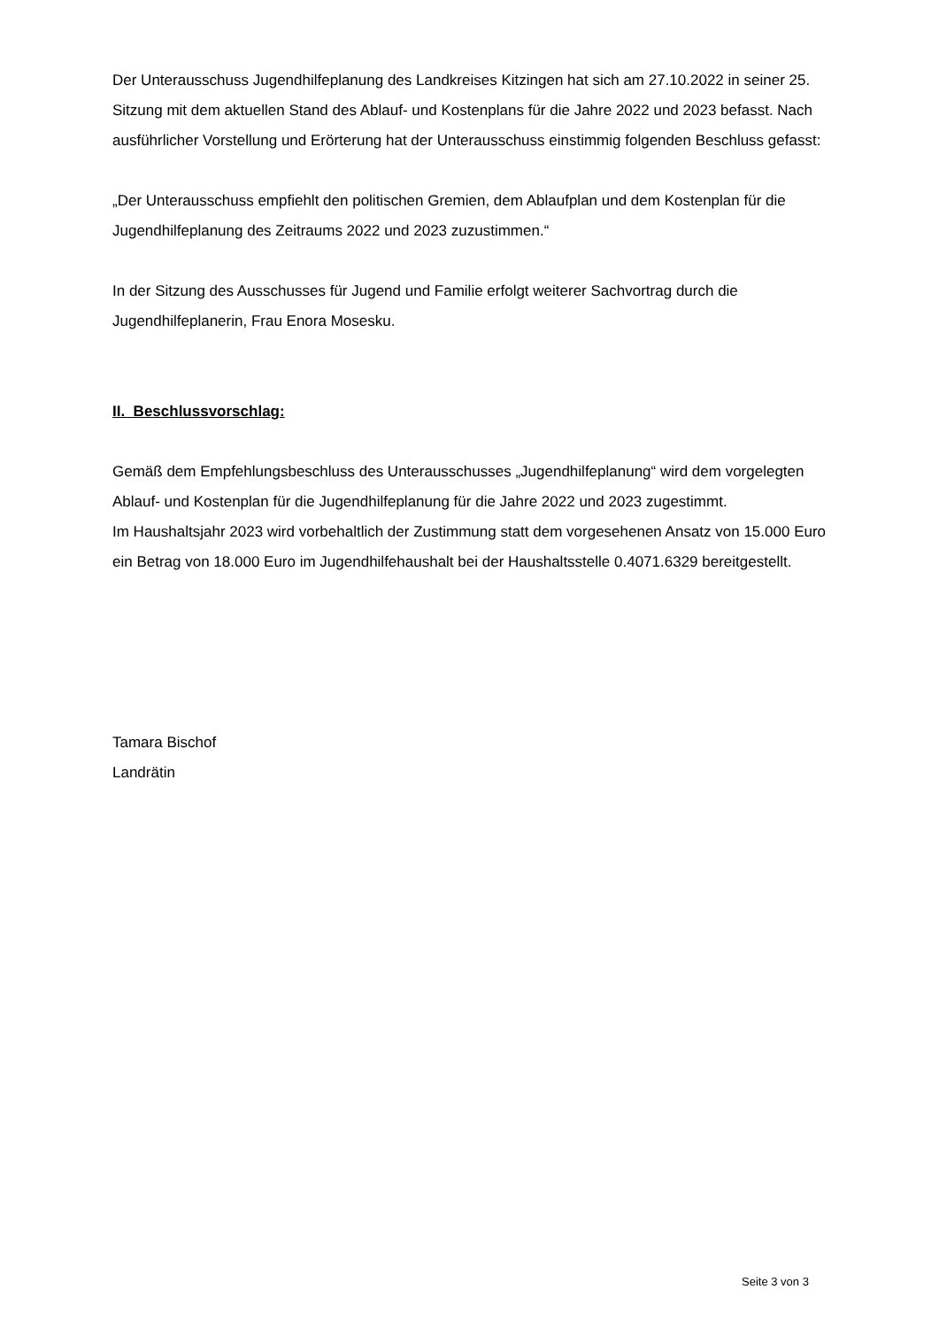Der Unterausschuss Jugendhilfeplanung des Landkreises Kitzingen hat sich am 27.10.2022 in seiner 25. Sitzung mit dem aktuellen Stand des Ablauf- und Kostenplans für die Jahre 2022 und 2023 befasst. Nach ausführlicher Vorstellung und Erörterung hat der Unterausschuss einstimmig folgenden Beschluss gefasst:
„Der Unterausschuss empfiehlt den politischen Gremien, dem Ablaufplan und dem Kostenplan für die Jugendhilfeplanung des Zeitraums 2022 und 2023 zuzustimmen.“
In der Sitzung des Ausschusses für Jugend und Familie erfolgt weiterer Sachvortrag durch die Jugendhilfeplanerin, Frau Enora Mosesku.
II. Beschlussvorschlag:
Gemäß dem Empfehlungsbeschluss des Unterausschusses „Jugendhilfeplanung“ wird dem vorgelegten Ablauf- und Kostenplan für die Jugendhilfeplanung für die Jahre 2022 und 2023 zugestimmt.
Im Haushaltsjahr 2023 wird vorbehaltlich der Zustimmung statt dem vorgesehenen Ansatz von 15.000 Euro ein Betrag von 18.000 Euro im Jugendhilfehaushalt bei der Haushaltsstelle 0.4071.6329 bereitgestellt.
Tamara Bischof
Landrätin
Seite 3 von 3